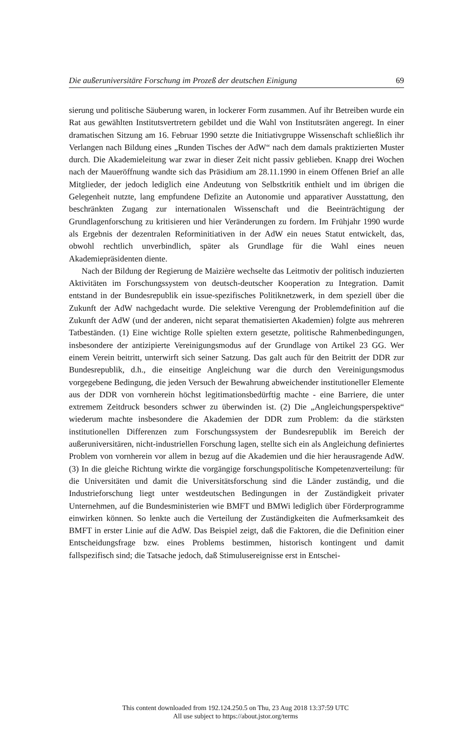Die außeruniversitäre Forschung im Prozeß der deutschen Einigung 69
sierung und politische Säuberung waren, in lockerer Form zusammen. Auf ihr Betreiben wurde ein Rat aus gewählten Institutsvertretern gebildet und die Wahl von Institutsräten angeregt. In einer dramatischen Sitzung am 16. Februar 1990 setzte die Initiativgruppe Wissenschaft schließlich ihr Verlangen nach Bildung eines „Runden Tisches der AdW“ nach dem damals praktizierten Muster durch. Die Akademieleitung war zwar in dieser Zeit nicht passiv geblieben. Knapp drei Wochen nach der Maueröffnung wandte sich das Präsidium am 28.11.1990 in einem Offenen Brief an alle Mitglieder, der jedoch lediglich eine Andeutung von Selbstkritik enthielt und im übrigen die Gelegenheit nutzte, lang empfundene Defizite an Autonomie und apparativer Ausstattung, den beschränkten Zugang zur internationalen Wissenschaft und die Beeinträchtigung der Grundlagenforschung zu kritisieren und hier Veränderungen zu fordern. Im Frühjahr 1990 wurde als Ergebnis der dezentralen Reforminitiativen in der AdW ein neues Statut entwickelt, das, obwohl rechtlich unverbindlich, später als Grundlage für die Wahl eines neuen Akademiepräsidenten diente.
Nach der Bildung der Regierung de Maizière wechselte das Leitmotiv der politisch induzierten Aktivitäten im Forschungssystem von deutsch-deutscher Kooperation zu Integration. Damit entstand in der Bundesrepublik ein issue-spezifisches Politiknetzwerk, in dem speziell über die Zukunft der AdW nachgedacht wurde. Die selektive Verengung der Problemdefinition auf die Zukunft der AdW (und der anderen, nicht separat thematisierten Akademien) folgte aus mehreren Tatbeständen. (1) Eine wichtige Rolle spielten extern gesetzte, politische Rahmenbedingungen, insbesondere der antizipierte Vereinigungsmodus auf der Grundlage von Artikel 23 GG. Wer einem Verein beitritt, unterwirft sich seiner Satzung. Das galt auch für den Beitritt der DDR zur Bundesrepublik, d.h., die einseitige Angleichung war die durch den Vereinigungsmodus vorgegebene Bedingung, die jeden Versuch der Bewahrung abweichender institutioneller Elemente aus der DDR von vornherein höchst legitimationsbedürftig machte - eine Barriere, die unter extremem Zeitdruck besonders schwer zu überwinden ist. (2) Die „Angleichungsperspektive“ wiederum machte insbesondere die Akademien der DDR zum Problem: da die stärksten institutionellen Differenzen zum Forschungssystem der Bundesrepublik im Bereich der außeruniversitären, nicht-industriellen Forschung lagen, stellte sich ein als Angleichung definiertes Problem von vornherein vor allem in bezug auf die Akademien und die hier herausragende AdW. (3) In die gleiche Richtung wirkte die vorgängige forschungspolitische Kompetenzverteilung: für die Universitäten und damit die Universitätsforschung sind die Länder zuständig, und die Industrieforschung liegt unter westdeutschen Bedingungen in der Zuständigkeit privater Unternehmen, auf die Bundesministerien wie BMFT und BMWi lediglich über Förderprogramme einwirken können. So lenkte auch die Verteilung der Zuständigkeiten die Aufmerksamkeit des BMFT in erster Linie auf die AdW. Das Beispiel zeigt, daß die Faktoren, die die Definition einer Entscheidungsfrage bzw. eines Problems bestimmen, historisch kontingent und damit fallspezifisch sind; die Tatsache jedoch, daß Stimulusereignisse erst in Entschei-
This content downloaded from 192.124.250.5 on Thu, 23 Aug 2018 13:37:59 UTC
All use subject to https://about.jstor.org/terms